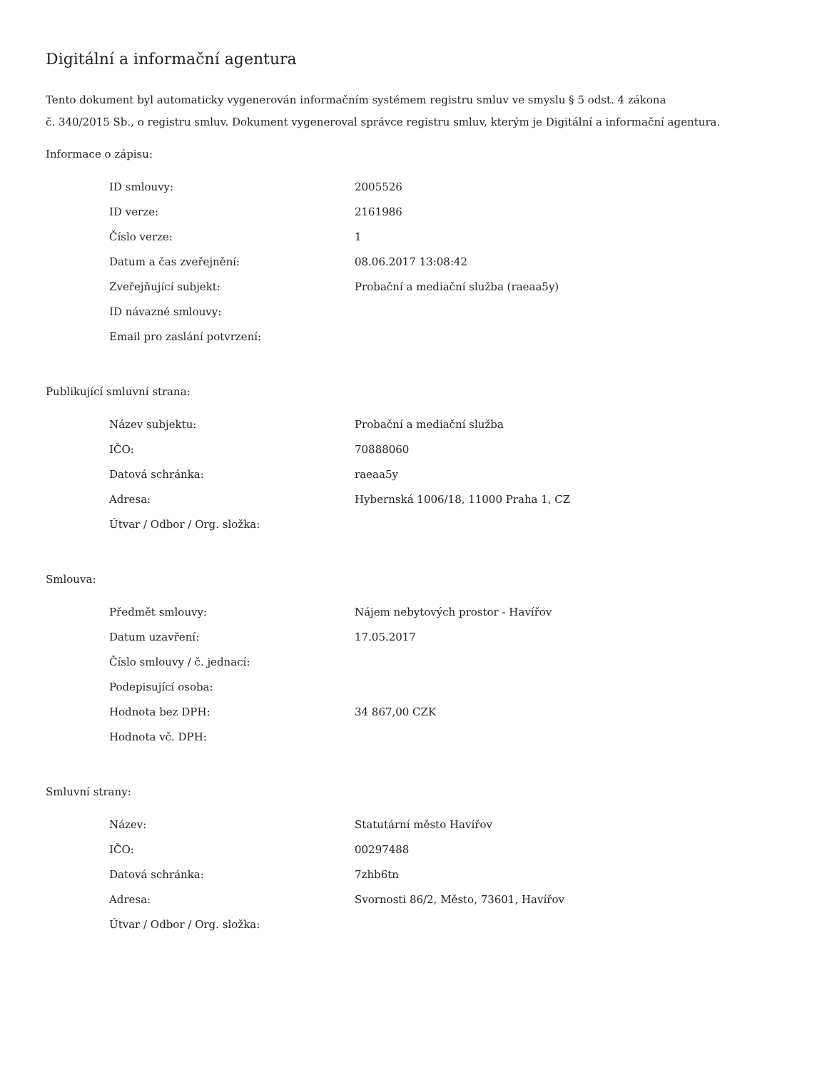Digitální a informační agentura
Tento dokument byl automaticky vygenerován informačním systémem registru smluv ve smyslu § 5 odst. 4 zákona
č. 340/2015 Sb., o registru smluv. Dokument vygeneroval správce registru smluv, kterým je Digitální a informační agentura.
Informace o zápisu:
| ID smlouvy: | 2005526 |
| ID verze: | 2161986 |
| Číslo verze: | 1 |
| Datum a čas zveřejnění: | 08.06.2017 13:08:42 |
| Zveřejňující subjekt: | Probační a mediační služba (raeaa5y) |
| ID návazné smlouvy: | |
| Email pro zaslání potvrzení: | |
Publikující smluvní strana:
| Název subjektu: | Probační a mediační služba |
| IČO: | 70888060 |
| Datová schránka: | raeaa5y |
| Adresa: | Hybernská 1006/18, 11000 Praha 1, CZ |
| Útvar / Odbor / Org. složka: | |
Smlouva:
| Předmět smlouvy: | Nájem nebytových prostor - Havířov |
| Datum uzavření: | 17.05.2017 |
| Číslo smlouvy / č. jednací: | |
| Podepisující osoba: | |
| Hodnota bez DPH: | 34 867,00 CZK |
| Hodnota vč. DPH: | |
Smluvní strany:
| Název: | Statutární město Havířov |
| IČO: | 00297488 |
| Datová schránka: | 7zhb6tn |
| Adresa: | Svornosti 86/2, Město, 73601, Havířov |
| Útvar / Odbor / Org. složka: | |